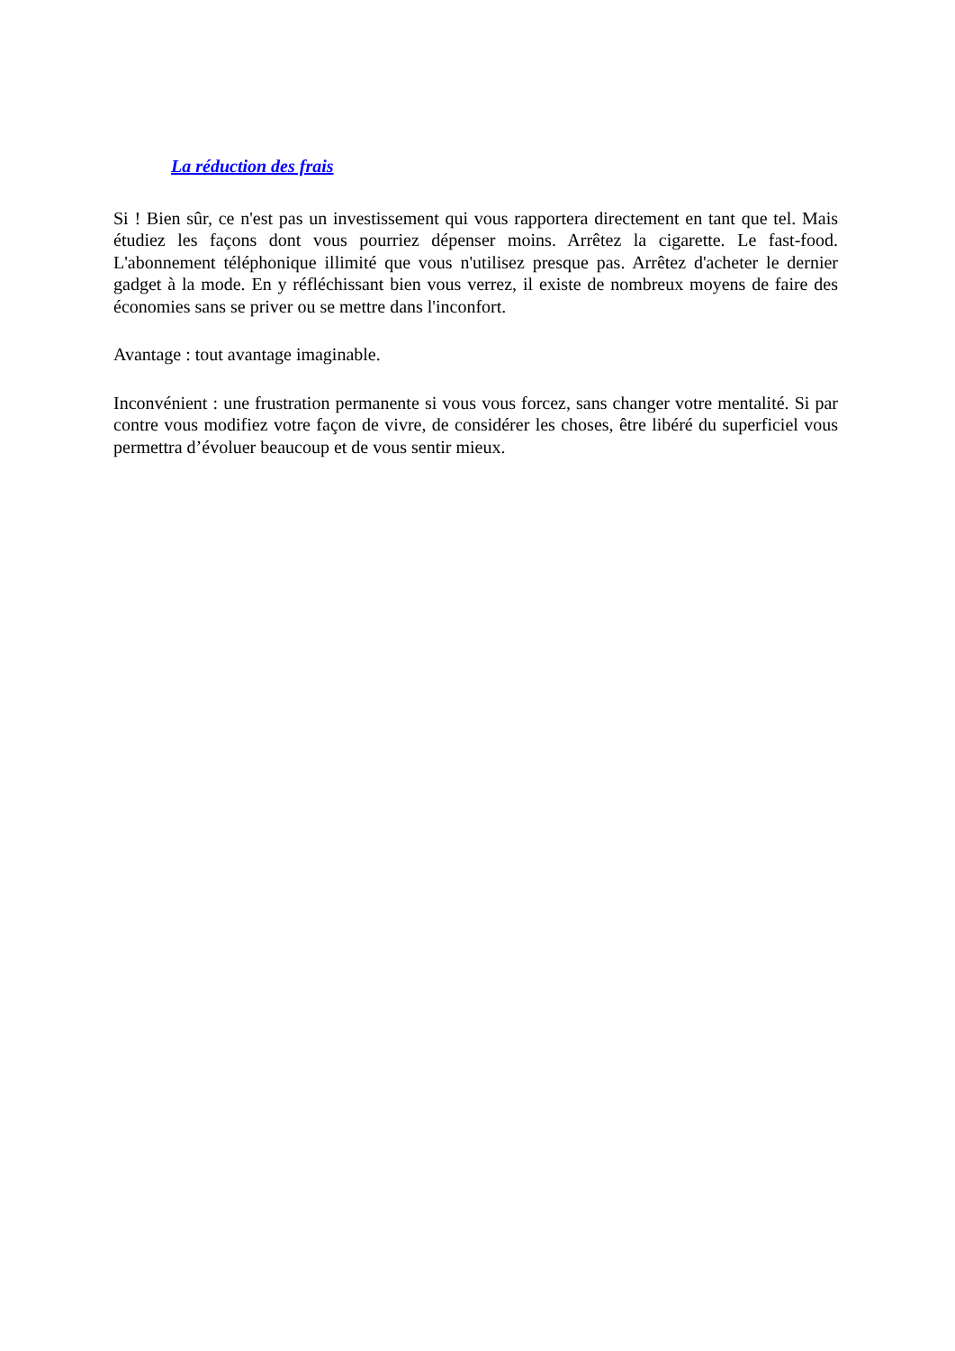La réduction des frais
Si ! Bien sûr, ce n'est pas un investissement qui vous rapportera directement en tant que tel. Mais étudiez les façons dont vous pourriez dépenser moins. Arrêtez la cigarette. Le fast-food. L'abonnement téléphonique illimité que vous n'utilisez presque pas. Arrêtez d'acheter le dernier gadget à la mode. En y réfléchissant bien vous verrez, il existe de nombreux moyens de faire des économies sans se priver ou se mettre dans l'inconfort.
Avantage : tout avantage imaginable.
Inconvénient : une frustration permanente si vous vous forcez, sans changer votre mentalité. Si par contre vous modifiez votre façon de vivre, de considérer les choses, être libéré du superficiel vous permettra d’évoluer beaucoup et de vous sentir mieux.